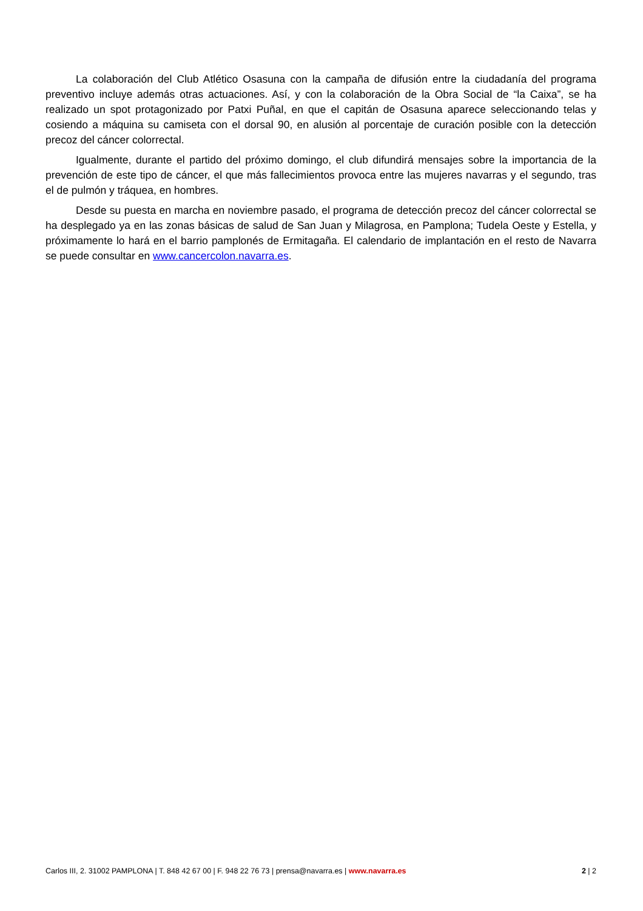La colaboración del Club Atlético Osasuna con la campaña de difusión entre la ciudadanía del programa preventivo incluye además otras actuaciones. Así, y con la colaboración de la Obra Social de “la Caixa”, se ha realizado un spot protagonizado por Patxi Puñal, en que el capitán de Osasuna aparece seleccionando telas y cosiendo a máquina su camiseta con el dorsal 90, en alusión al porcentaje de curación posible con la detección precoz del cáncer colorrectal.
Igualmente, durante el partido del próximo domingo, el club difundirá mensajes sobre la importancia de la prevención de este tipo de cáncer, el que más fallecimientos provoca entre las mujeres navarras y el segundo, tras el de pulmón y tráquea, en hombres.
Desde su puesta en marcha en noviembre pasado, el programa de detección precoz del cáncer colorrectal se ha desplegado ya en las zonas básicas de salud de San Juan y Milagrosa, en Pamplona; Tudela Oeste y Estella, y próximamente lo hará en el barrio pamplonés de Ermitagaña. El calendario de implantación en el resto de Navarra se puede consultar en www.cancercolon.navarra.es.
Carlos III, 2. 31002 PAMPLONA | T. 848 42 67 00 | F. 948 22 76 73 | prensa@navarra.es | www.navarra.es 2 | 2